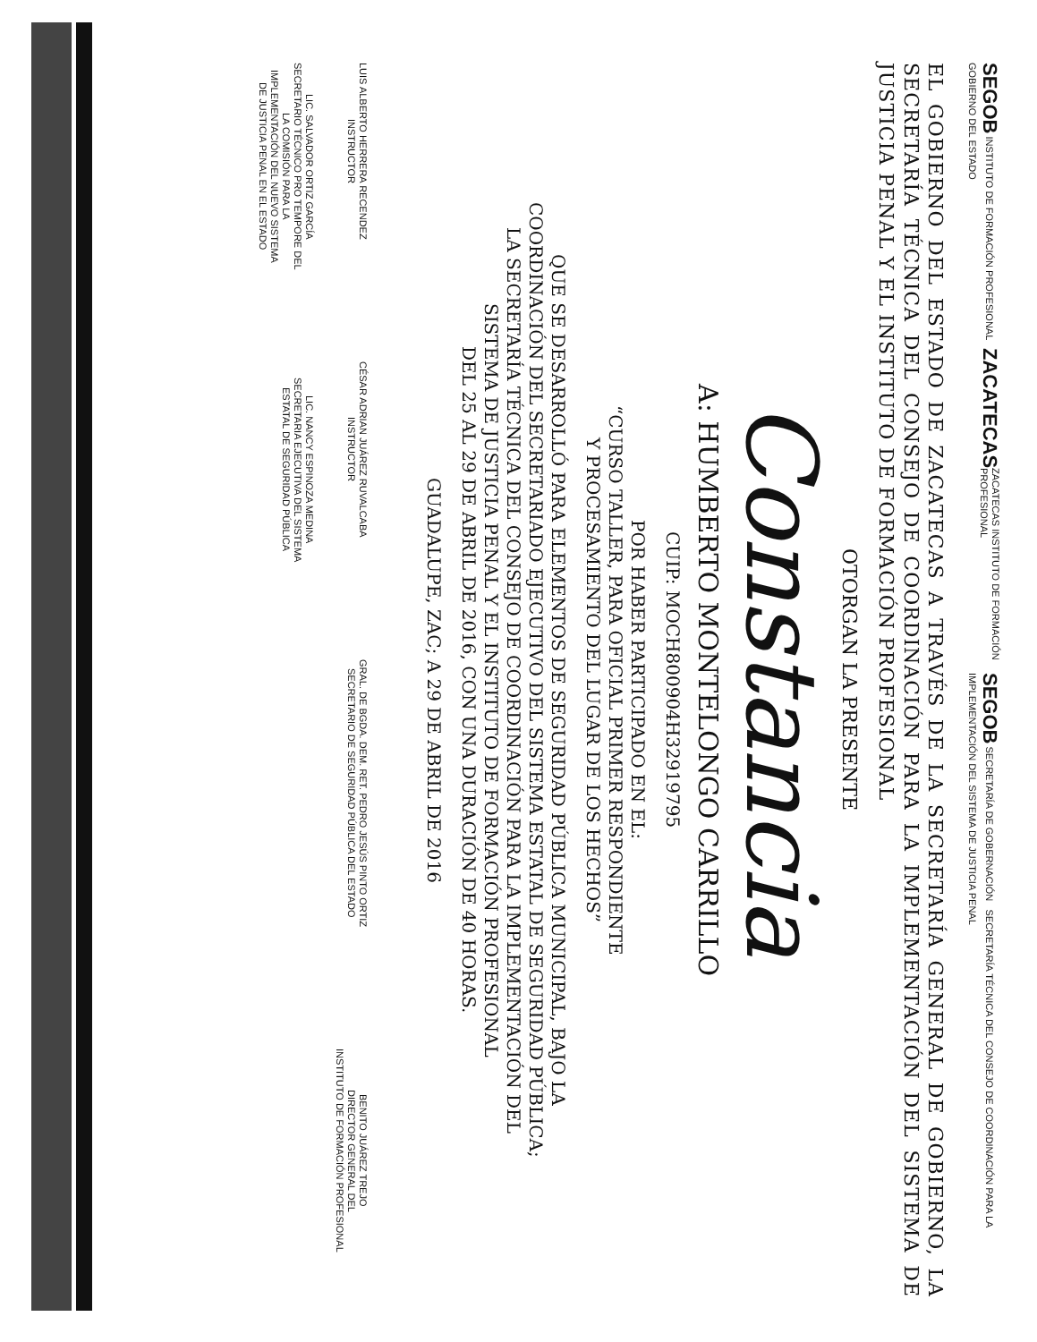SEGOB INSTITUTO DE FORMACIÓN PROFESIONAL ZACATECAS GOBIERNO DEL ESTADO
ZACATECAS INSTITUTO DE FORMACIÓN PROFESIONAL
SEGOB SECRETARÍA DE GOBERNACIÓN SECRETARÍA TÉCNICA DEL CONSEJO DE COORDINACIÓN PARA LA IMPLEMENTACIÓN DEL SISTEMA DE JUSTICIA PENAL
EL GOBIERNO DEL ESTADO DE ZACATECAS A TRAVÉS DE LA SECRETARÍA GENERAL DE GOBIERNO, LA SECRETARÍA TÉCNICA DEL CONSEJO DE COORDINACIÓN PARA LA IMPLEMENTACIÓN DEL SISTEMA DE JUSTICIA PENAL Y EL INSTITUTO DE FORMACIÓN PROFESIONAL
OTORGAN LA PRESENTE
Constancia
A: HUMBERTO MONTELONGO CARRILLO
CUIP: MOCH800904H32919795
POR HABER PARTICIPADO EN EL:
“CURSO TALLER, PARA OFICIAL PRIMER RESPONDIENTE
Y PROCESAMIENTO DEL LUGAR DE LOS HECHOS”
QUE SE DESARROLLÓ PARA ELEMENTOS DE SEGURIDAD PÚBLICA MUNICIPAL, BAJO LA
COORDINACIÓN DEL SECRETARIADO EJECUTIVO DEL SISTEMA ESTATAL DE SEGURIDAD PÚBLICA;
LA SECRETARÍA TÉCNICA DEL CONSEJO DE COORDINACIÓN PARA LA IMPLEMENTACIÓN DEL
SISTEMA DE JUSTICIA PENAL Y EL INSTITUTO DE FORMACIÓN PROFESIONAL
DEL 25 AL 29 DE ABRIL DE 2016, CON UNA DURACIÓN DE 40 HORAS.
GUADALUPE, ZAC; A 29 DE ABRIL DE 2016
LUIS ALBERTO HERRERA RECENDEZ
INSTRUCTOR
CÉSAR ADRIAN JUÁREZ RUVALCABA
INSTRUCTOR
GRAL. DE BGDA. DEM. RET. PEDRO JESÚS PINTO ORTIZ
SECRETARIO DE SEGURIDAD PÚBLICA DEL ESTADO
BENITO JUÁREZ TREJO
DIRECTOR GENERAL DEL
INSTITUTO DE FORMACIÓN PROFESIONAL
LIC. SALVADOR ORTIZ GARCÍA
SECRETARIO TÉCNICO PRO TEMPORE DEL
LA COMISIÓN PARA LA
IMPLEMENTACIÓN DEL NUEVO SISTEMA
DE JUSTICIA PENAL EN EL ESTADO
LIC. NANCY ESPINOZA MEDINA
SECRETARIA EJECUTIVA DEL SISTEMA
ESTATAL DE SEGURIDAD PÚBLICA